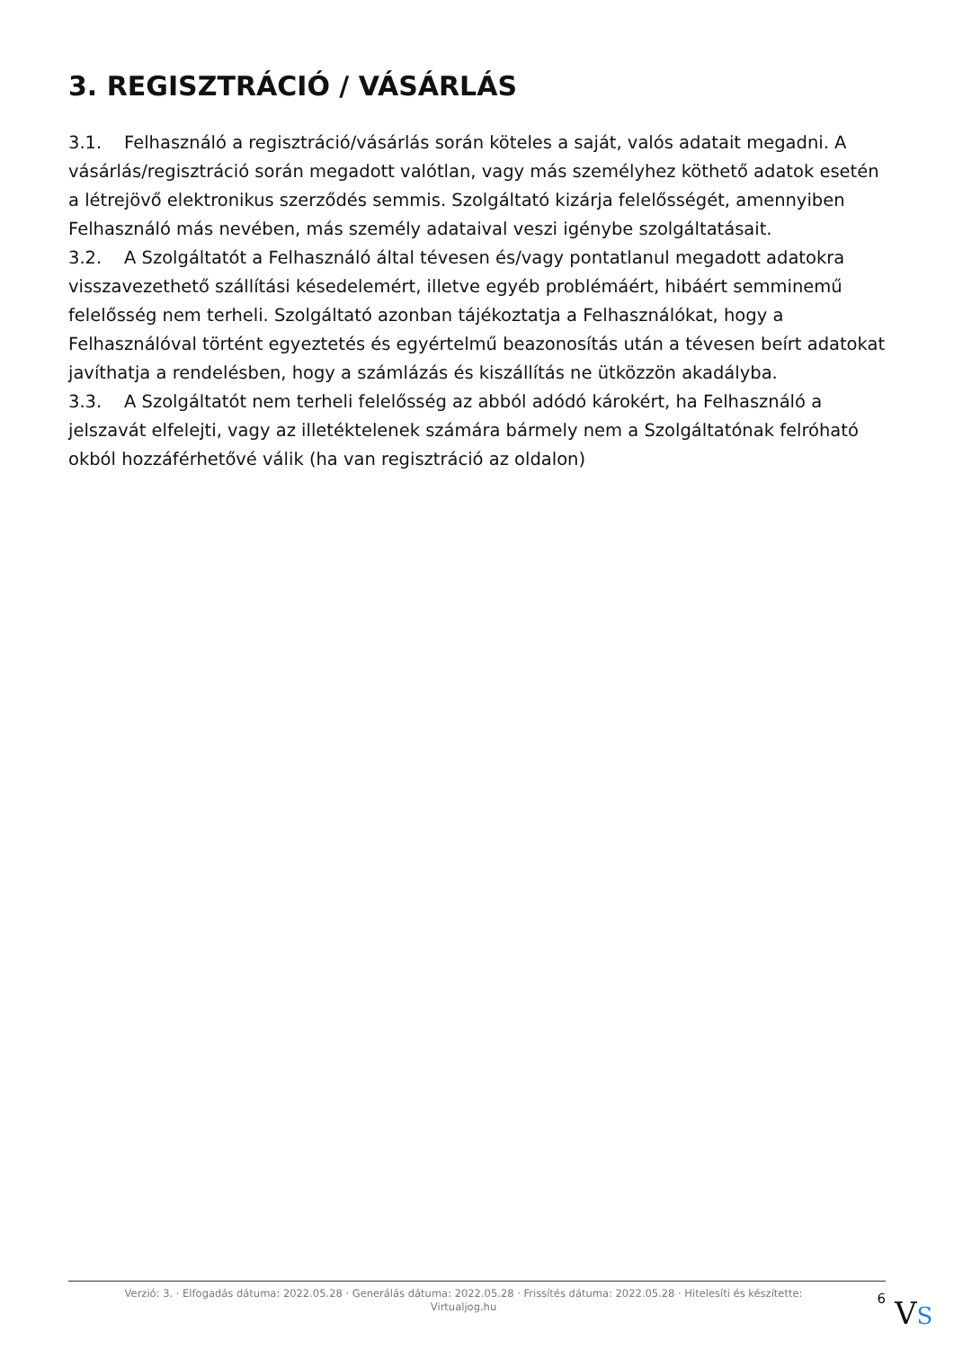3. REGISZTRÁCIÓ / VÁSÁRLÁS
3.1. Felhasználó a regisztráció/vásárlás során köteles a saját, valós adatait megadni. A vásárlás/regisztráció során megadott valótlan, vagy más személyhez köthető adatok esetén a létrejövő elektronikus szerződés semmis. Szolgáltató kizárja felelősségét, amennyiben Felhasználó más nevében, más személy adataival veszi igénybe szolgáltatásait.
3.2. A Szolgáltatót a Felhasználó által tévesen és/vagy pontatlanul megadott adatokra visszavezethető szállítási késedelemért, illetve egyéb problémáért, hibáért semminemű felelősség nem terheli. Szolgáltató azonban tájékoztatja a Felhasználókat, hogy a Felhasználóval történt egyeztetés és egyértelmű beazonosítás után a tévesen beírt adatokat javíthatja a rendelésben, hogy a számlázás és kiszállítás ne ütközzön akadályba.
3.3. A Szolgáltatót nem terheli felelősség az abból adódó károkért, ha Felhasználó a jelszavát elfelejti, vagy az illetéktelenek számára bármely nem a Szolgáltatónak felróható okból hozzáférhetővé válik (ha van regisztráció az oldalon)
Verzió: 3. · Elfogadás dátuma: 2022.05.28 · Generálás dátuma: 2022.05.28 · Frissítés dátuma: 2022.05.28 · Hitelesíti és készítette:
Virtualjog.hu
6
VS